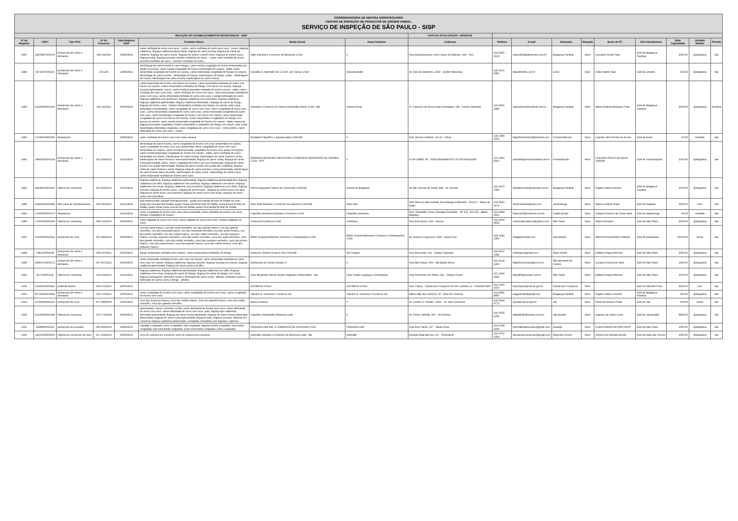| COORDENADORIA DE DEFESA AGROPECUÁRIA CENTRO DE INSPEÇÃO DE PRODUTOS DE ORIGEM ANIMAL SERVIÇO DE INSPEÇÃO DE SÃO PAULO - SISP | | | | | | | | | | | | | | | | | |
| RELAÇÃO DE ESTABELECIMENTOS REGISTRADOS - SISP | | | | | | | | DATA DA ATUALIZAÇÃO: 16/05/2018 | | | | | | | | | |
| Nº do Registro | CNPJ | Tipo POA | Nº do Processo | Data Registro SISP | Produtos Ativos | Razão Social | Nome Fantasia | Endereço | Telefone | E-mail | Município | Situação | Nome do RT | EDA Atendimento | Qtde Capacidade | Unidade Medida | Período |
| 1487 | 11879837000179 | Entreposto de carne e derivados | 020.142/014 | 01/08/2014 | carne resfriada de suíno com osso - cortes, carne resfriada de suíno sem osso - cortes, linguiça calabresa, linguiça calabresa apimentada, linguiça de carne bovina, linguiça de carne de cordeiro, linguiça de carne suína , linguiça de lombo e pernil suíno, linguiça de lombo suíno , linguiça mista, linguiça toscana, miúdos resfriados de suíno - cortes, pele resfriada de suíno, toucinho resfriado de suíno , toucinho resfriado de suíno | Dale Industria e Comercio de Alimentos LTDA | 0 | Rua Expedicionarios José Franco de Macedo, 218 - Toro | (11) 4035-2103 | edson@dalealimentos.com.br | Bragança Paulista | Ativo | Leonardo Godoi Paes | EDA de Bragança Paulista | 2000,00 | Quilograma | Dia |
| 1488 | 9272607000103 | Entreposto de carne e derivados | 278.203 | 22/08/2014 | almôndega de carne bovina e carne frango, carne moída congelada de bovino temperada com queijo provolone, carne moída congelada de bovino temperada em espeto - kafta, carne temperada congelada de bovino em espeto, carne temperada congelada de frango em espeto, almôndega de carne bovina , almôndega de frango, hamburguer de frango, quibe , hamburguer de bovino, hamburguer de carne bovina, hamburguer de carne bovina | Carvalho & Tambolini Ind. E Com. De Carnes LTDA | Industria Bolini | Av Sete de Setembro, 1560 - Jardim Palmeiras | (19) 3571-8491 | thais@bolini.com.br | Leme | Ativo | Felipe Habib Tauk | EDA de Limeira | 150,00 | Quilograma | Dia |
| 1489 | 12602939000105 | Entreposto de carne e derivados | 032.162/013 | 05/09/2014 | carne temperada de bovino com bacon em espeto, carne temperada resfriada de suíno com bacon em espeto, cortes temperados resfriados de frango com bacon em espeto, linguiça toscana apimentada, bacon, carne moída temperada resfriada de bovino espeto - kafta, carne resfriada de suíno com osso , carne resfriada de suíno sem osso, carne temperada resfriada de suíno com osso, carne temperada resfriada de suíno sem osso, costela defumada de suíno, linguiça calabresa com azeitonas, linguiça calabresa com provolone, linguiça calabresa, linguiça calabresa apimentada, linguiça calabresa defumada , linguiça de carne de frango, linguiça de lombo suíno , miúdos temperados resfriados de frango em espeto, pele suína defumada e desidratada, carne congelada de suíno com osso, carne congelada de suíno sem osso , carne temperada congelada de suíno com osso, carne temperada congelada de suíno sem osso, carne temperada congelada de bovino com bacon em espeto, carne temperada congelada de suíno com bacon em espeto, cortes temperados congelados de frango com bacon em espeto, carne moída temperada congelada de bovino em espeto - kafta, massa de linguiça prensada congelada, miúdos temperados congelados de frango em espeto, pele suína desidratada defumada congelada, carne congelada de suíno com osso - cortes joelho, carne defumada de suíno sem osso - lombo | Indústria e Comercio de Carnes Guimarães Bento LTDA - ME | Carnes Kente | R. Francisco de Souza Dias Guimarães, 140 - Centro Industrial | (11) 4035-2984 | carneskente@outlook.com.br | Bragança Paulista | Ativo | Maria Cristina Athanasio Frias | EDA de Bragança Paulista | 3000,00 | Quilograma | Semana |
| 1490 | 17536653000192 | Abatedouro | | 19/09/2014 | carne resfriada de bovino com osso meia carcaça | BomBeef Frigorífico e Agropecuária LTDA ME | 0 | Rod. Antonio Soldera , km 16 - China | (14) 3386-1821 | frigorificobombeef@outlook.com | Coronel Macedo | Ativo | Leandro Simi Pereira de Souza | EDA de Avaré | 25,00 | Unidade | Dia |
| 1491 | 24865062000124 | Entreposto de carne e derivados | 015.324/2013 | 10/10/2014 | almôndega de carne bovina, carne congelada de bovino sem osso temperada em espeto, carne congelada de ovino com osso temperada, carne congelada de suíno sem osso temperada em espeto, carne moída temperada congelada de bovino com queijo em espeto, carne moída temperada congelada de bovino em espeto - kafta, carne resfriada de suíno temperada em espeto, hamburguer de carne bovina, hamburguer de carne bovina e suína , hamburguer de carne bovina e suína apimentada, linguiça de carne suína, linguiça de carne suína apimentada, quibe, carne congelada de bovino em osso temperada, linguiça de carne bovina com queijo apimentada, linguiça de carne bovina com queijo tipo cuiabana, linguiça mista de carne bovina e suína, linguiça mista de carne bovina e suína apimentada, hamburguer de carne bovina sabor picanha , hamburguer de carne suína , almondêga de carne suína, carne temperada resfriada de bovino sem osso | BONANZA BURGUER INDUSTRIA E COMERCIO DERIVADOS DE CARNES LTDA - EPP | 0 | R DA UNIÃO, 90 - PROLONGAMENTO JD VISTA ALEGRE | (17) 3465-8410 | esbrasil@precisacontabil.com.br | Fernandópolis | Ativo | CLÁUDIO PAULO DA SILVA JUNIOR | EDA de Fernandópolis | 2500,00 | Quilograma | Dia |
| 1493 | 18148523000145 | Fábrica de conservas | 013.362/2013 | 10/10/2014 | linguiça calabresa, linguiça calabresa apimentada, linguiça calabresa apimentada fina, linguiça calabresa com alho, linguiça calabresa com azeitona, linguiça calabresa com bacon, linguiça calabresa com ervas, linguiça calabresa com provolone, linguiça calabresa com vinho, linguiça toscana, linguiça de lombo suíno , linguiça de pernil suíno , linguiça de pernil suíno com alho, linguiça de pernil suíno com azeitona, linguiça de pernil suíno com ervas, linguiça de pernil suíno com provolone | PAFA Linguiçaria Fabrica de Conservas LTDA ME | Estrela de Bragança | Av São Vicente de Paula, 899 - Jd. Recreio | (11) 2473-7883 | edvaldonovais@superig.com.br | Bragança Paulista | Ativo | Rogerio Marcos Bunho | EDA de Bragança Paulista | 2500,00 | Quilograma | Dia |
| 1494 | 12841660000184 | Mini usina de beneficiamento | 066.545/2011 | 18/12/2014 | leite pasteurizado integral homogeneizado , queijo mozzarella de leite de búfala em soro, queijo tipo burrata leite búfala, queijo minas frescal de leite de búfala, ricota fresca de leite de búfala, queijo minas meia cura de leite de búfala, queijo mozzarella de leite de búfala | Nutri Vida Industria e Comercio de Laticínios LTDA ME | Nutri-vida | Sitio Mina do Vale Estrada Jacupiranga a Eldorado , Km15,5 - Braço do Gado | (13) 9915-9073 | shoprurainfe@gmail.com | Jacupiranga | Ativo | Glauce Helena Prado | EDA de Registro | 5000,00 | Litro | Dia |
| 1495 | 17960003000170 | Abatedouro | | 18/12/2014 | carne congelada de bovino sem osso carne industrial, carne resfriada de bovino com osso , miúdos congelados de bovino | Frigorífico Bonanza Indústria e Comércio LTDA | Frigorífico Bonanza | Rod. Sebastião Ferraz Camargo Penteado - SP 250 , km 235 - Bairro Baguaçu | (15) 9684-2615 | financeiro@bonanza.com.br | Capão Bonito | Ativo | Roberto Romero da Costa Rank | EDA de Itapetininga | 96,00 | Unidade | Dia |
| 1496 | 57205593000140 | Fábrica de conservas | 068.551/2010 | 04/02/2015 | carne salgada de suíno com osso, carne salgada de suíno sem osso, miúdos salgados de suíno | Comercial Cumbuca LTDA | Cumbuca | Rua Dom Bosco, 452 - Mooca | (11) 3209-9823 | comercialcumbuca@yahoo.com | São Paulo | Ativo | Ariane Monteiro | EDA de São Paulo | 4000,00 | Quilograma | Dia |
| 1497 | 55425904000312 | Entreposto de ovos | 007.349/2014 | 04/02/2015 | ovo tipo extra branco, ovo tipo extra vermelho, ovo tipo grande branco, ovo tipo grande vermelho, ovo tipo industrial branco, ovo tipo industrial vermelho, ovo tipo jumbo branco, ovo tipo jumbo vermelho, ovo tipo médio branco, ovo tipo médio vermelho, ovo tipo pequeno branco, ovo tipo pequeno vermelho, ovos tipo jumbo vermelho, ovos tipo extra vermelho, ovos tipo grande vermelho, ovos tipo médio vermelho, ovos tipo pequeno vermelho, ovos tipo jumbo branco, ovos tipo extra branco, ovos tipo grande branco, ovos tipo médio branco, ovos tipo pequeno branco | BRDF Empreendimentos Comercio e Participações LTDA | BRDF Empreendimentos Comercio e Participações LTDA | Av. Antonio Fregonese, 2190 - Santa Cruz | (19) 3583-2366 | rbiagi@hotmail.com | Descalvado | Ativo | MARCOS EDUARDO PINESE | EDA de Araraquara | 25500,00 | Dúzia | Dia |
| 1498 | 7385130000139 | Entreposto de carne e derivados | 068.637/2011 | 09/03/2015 | frango temperado resfriado sem miúdos, cortes temperados resfriados de frango | Anderson Silveira Costa & CIA LTDA ME | NS Frangos | Rua Gasconha, 222 - Parque Capuava | (11) 4472-6391 | nsfrangos@gmail.com | Santo André | Ativo | Edilaine Araujo Melchior | EDA de São Paulo | 2000,00 | Quilograma | Dia |
| 1499 | 20863756000171 | Entreposto de carne e derivados | 027.067/2012 | 13/04/2015 | carne temperada resfriada bovino sem osso em espeto, carne temperada resfriada de suíno sem osso em espeto, linguiça calabresa, linguiça toscana, linguiça toscana em espeto, linguiça calabresa apimentada, linguiça de carne suína com alho | Entreposto de Carnes Morais LT | 0 | Rua São Roque, 206 - Vila Baeta Neves | (11) 4124-6269 | frigorificomorais@ig.com.br | São Bernardo do Campo | Ativo | Luciana Ferreira De Melo | EDA de São Paulo | 1200,00 | Quilograma | Dia |
| 1500 | 867763000134 | Fábrica de conservas | 023.019/2012 | 11/05/2015 | linguiça calabresa, linguiça calabresa apimentada, linguiça calabresa com alho, linguiça calabresa com ervas, linguiça de carne de frango, linguiça de carne de frango com ervas, linguiça portuguesa, embutido cozido e defumado de carne suína - alheira, embutido cozido e defumado de carne suína e frango - alheira | José Alexandre Garcia Tozato Linguiças e Defumados - ME | Frigo Tozato Linguiças e Defumados | Rua Cachoeira dos Índios, 331 - Parque Císper | (11) 2544-4342 | frigo@frigotozato.com.br | São Paulo | Ativo | Edilaine Araujo Melchior | EDA de São Paulo | 1000,00 | Quilograma | Dia |
| 1501 | 13295532000145 | Estábulo leiteiro | 004.072/2015 | 18/05/2015 | | ESTÂNCIA VITALI | ESTÂNCIA VITALI | Rod. Cajuru - Cássia dos Coqueiros km 08, a direita, sn - PREENCHER | (11) 1010-1010 | importacao@cda.sp.gov.br | Cássia dos Coqueiros | Ativo | | EDA de Ribeirão Preto | 3000,00 | Litro | Dia |
| 1502 | 60723061004368 | Entreposto de carne e derivados | 016.570/2012 | 20/05/2015 | carne congelada de bovino com osso, carne congelada de bovino sem osso, carne congelada de bovino sem osso | Yakult S.A. Industria e Comercio SA | Yakult S.A. Industria e Comercio SA | Bairro Mãe dos Homens, 00 - Mae dos Homens | (11) 4481-8800 | wagyubrasil@gmail.com | Bragança Paulista | Ativo | Rogério Satoru Uenishi | EDA de Bragança Paulista | 300,00 | Quilograma | Dia |
| 1503 | 10786818000135 | Entreposto de ovos | 057.648/2009 | 20/05/2015 | ovos tipo pequeno branco, ovos tipo médio branco, ovos tipo grande branco, ovos tipo médio vermelho, ovos tipo grande vermelho | Basso & Basso | 0 | Av. Horario V. Romão , 1050 - Jd. Novo Horizonte | (14) 3624-9772 | cipoa@cda.sp.gov.br | Jaú | Ativo | Paulo de Moraes Prado | EDA de Jaú | 600,00 | Dúzia | Dia |
| 1504 | 21230340000189 | Fábrica de conservas | 079.771/2009 | 09/06/2015 | apresuntado, bacon, presunto cozido, carne defumada de bovino sem osso, carne defumada de suíno com osso, carne defumada de suíno sem osso, paio, linguiça tipo calabresa defumada apimentada, linguiça de carne bovina defumada, linguiça de carne bovina defumada apimentada, linguiça de carne suína apimentada, linguiça mista, linguiça toscana, salsicha em conserva, linguiça calabresa apimentada, mortadela, mortadela com legumes, salsicha | Frigorifico Deberaldini Alimentos Ltda | 0 | Av. Pedro Farinelli, 100 - Jd Pedroso | (16) 3203-6294 | rafael@dbalimentos.com.br | Jaboticabal | Ativo | Augusto de Castro Lima | EDA de Jaboticabal | 8900,00 | Quilograma | Dia |
| 1505 | 1928880000123 | Entreposto de pescado | 006.993/2014 | 19/06/2015 | camarão congelado, polvo congelado, lula congelada, lagostin inteiro congelado, lula inteira congelada, lula eviscerada congelada, polvo eviscerado congelado, polvo congelado | PEREIRA LIMA IND. E COMÉRCIO DE PESCADO LTDA | PEREIRA LIMA | Rua Gino Fabris, 217 - Santa Rosa | (13) 3358-1919 | pereiralimapescados@gmai.com | Guarujá | Ativo | FLAVIA MARIA MIYOKO SATO | EDA de São Paulo | 1000,00 | Quilograma | Dia |
| 1506 | 11109793000106 | Fábrica de conservas de ovos | 017.129/2013 | 19/06/2015 | ovos de codorna em conserva, ovos de codorna em conserva | Nutrealle Indústria e Comércio de Alimentos Ltda - ME | Nutrealle | Estrada Mogi-Barroso, s/n - Pindorama | (11) 4722-1059 | yamamotoconservas@gmail.com | Mogi das Cruzes | Ativo | Roberto de Andrade Bordin | EDA de Mogi das Cruzes | 1000,00 | Quilograma | Dia |